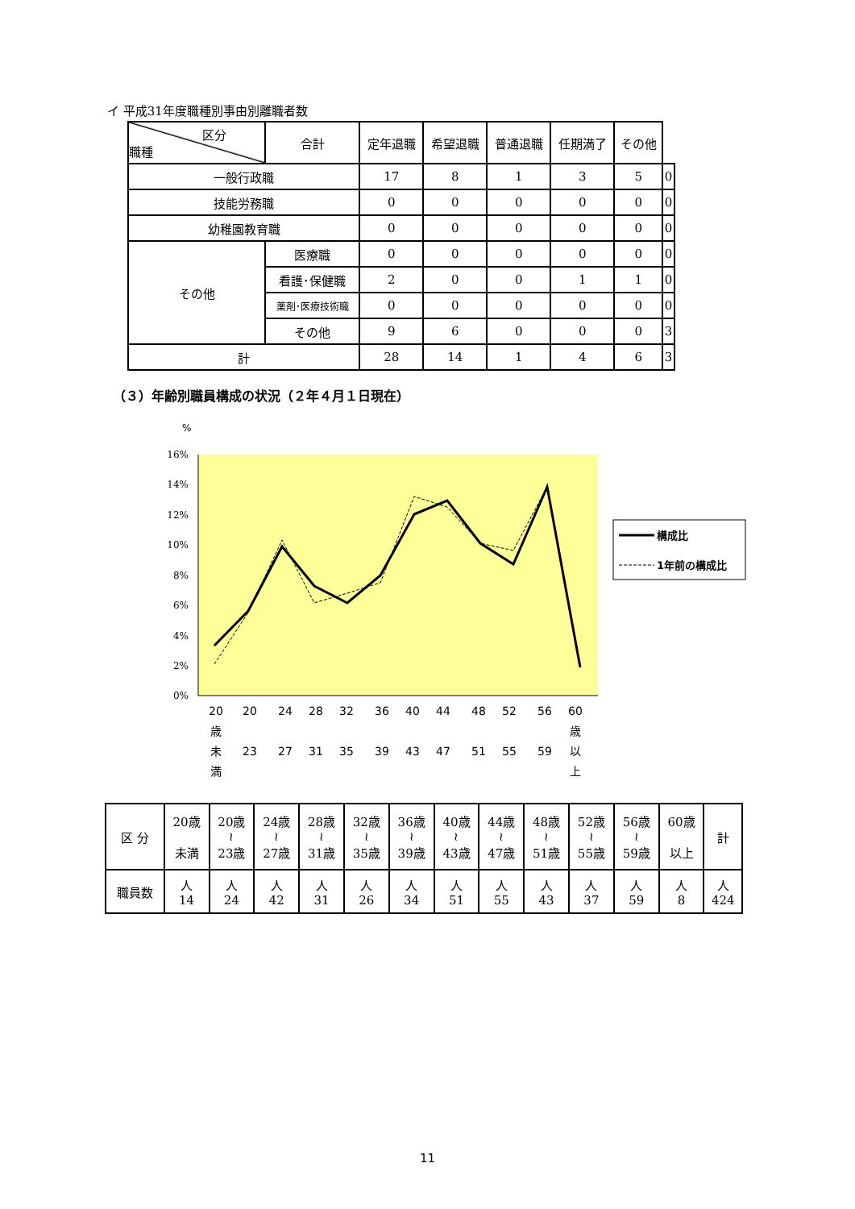イ 平成31年度職種別事由別離職者数
| 区分 職種 | 合計 | 定年退職 | 希望退職 | 普通退職 | 任期満了 | その他 | |
| --- | --- | --- | --- | --- | --- | --- | --- |
| 一般行政職 | | 17 | 8 | 1 | 3 | 5 | 0 |
| 技能労務職 | | 0 | 0 | 0 | 0 | 0 | 0 |
| 幼稚園教育職 | | 0 | 0 | 0 | 0 | 0 | 0 |
| その他 | 医療職 | 0 | 0 | 0 | 0 | 0 | 0 |
| | 看護･保健職 | 2 | 0 | 0 | 1 | 1 | 0 |
| | 薬剤･医療技術職 | 0 | 0 | 0 | 0 | 0 | 0 |
| | その他 | 9 | 6 | 0 | 0 | 0 | 3 |
| 計 | | 28 | 14 | 1 | 4 | 6 | 3 |
（３）年齢別職員構成の状況（２年４月１日現在）
%
16%
14%
12%
10%
8%
6%
4%
2%
0%
20
20
24
28
32
36
40
44
48
52
56
60
歳
歳
未
23
27
31
35
39
43
47
51
55
59
以
満
上
構成比
1年前の構成比
| 区 分 | 20歳 未満 | 20歳 ≀ 23歳 | 24歳 ≀ 27歳 | 28歳 ≀ 31歳 | 32歳 ≀ 35歳 | 36歳 ≀ 39歳 | 40歳 ≀ 43歳 | 44歳 ≀ 47歳 | 48歳 ≀ 51歳 | 52歳 ≀ 55歳 | 56歳 ≀ 59歳 | 60歳 以上 | 計 |
| --- | --- | --- | --- | --- | --- | --- | --- | --- | --- | --- | --- | --- | --- |
| 職員数 | 人 14 | 人 24 | 人 42 | 人 31 | 人 26 | 人 34 | 人 51 | 人 55 | 人 43 | 人 37 | 人 59 | 人 8 | 人 424 |
11